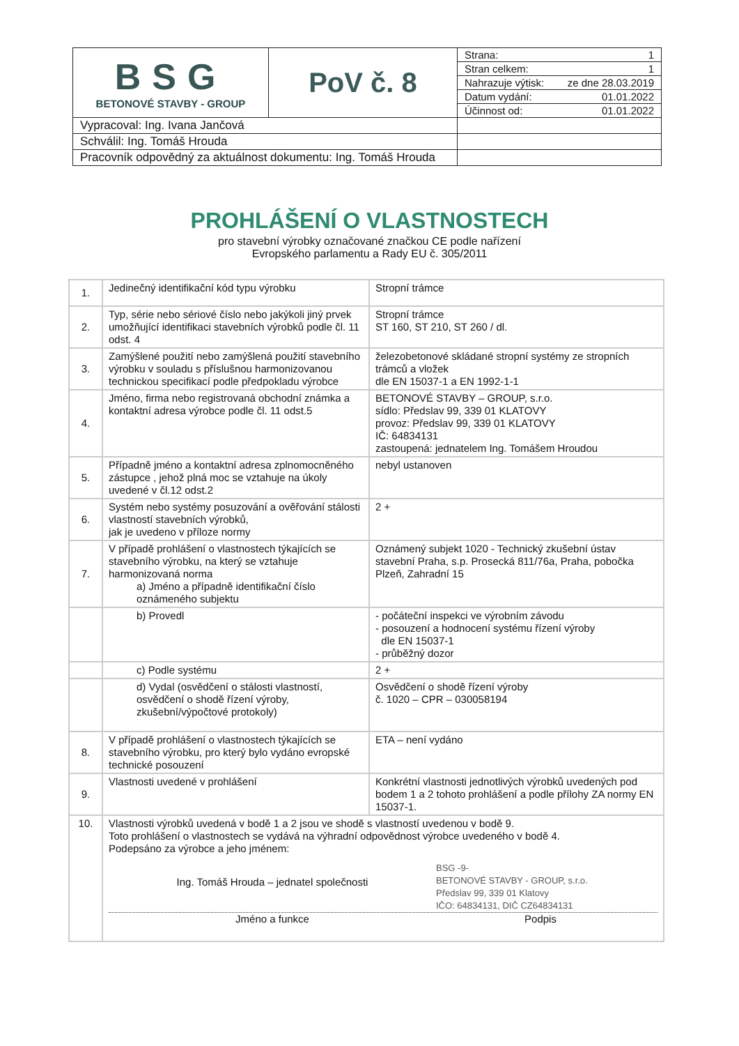| BSG BETONOVÉ STAVBY - GROUP | PoV č. 8 | Strana: 1 |
| | | Stran celkem: 1 |
| | | Nahrazuje výtisk: ze dne 28.03.2019 |
| | | Datum vydání: 01.01.2022 |
| | | Účinnost od: 01.01.2022 |
| Vypracoval: Ing. Ivana Jančová | | |
| Schválil: Ing. Tomáš Hrouda | | |
| Pracovník odpovědný za aktuálnost dokumentu: Ing. Tomáš Hrouda | | |
PROHLÁŠENÍ O VLASTNOSTECH
pro stavební výrobky označované značkou CE podle nařízení
Evropského parlamentu a Rady EU č. 305/2011
| 1. | Jedinečný identifikační kód typu výrobku | Stropní trámce |
| 2. | Typ, série nebo sériové číslo nebo jakýkoli jiný prvek umožňující identifikaci stavebních výrobků podle čl. 11 odst. 4 | Stropní trámce ST 160, ST 210, ST 260 / dl. |
| 3. | Zamýšlené použití nebo zamýšlená použití stavebního výrobku v souladu s příslušnou harmonizovanou technickou specifikací podle předpokladu výrobce | železobetonové skládané stropní systémy ze stropních trámců a vložek dle EN 15037-1 a EN 1992-1-1 |
| 4. | Jméno, firma nebo registrovaná obchodní známka a kontaktní adresa výrobce podle čl. 11 odst.5 | BETONOVÉ STAVBY – GROUP, s.r.o. sídlo: Předslav 99, 339 01 KLATOVY provoz: Předslav 99, 339 01 KLATOVY IČ: 64834131 zastoupená: jednatelem Ing. Tomášem Hroudou |
| 5. | Případně jméno a kontaktní adresa zplnomocněného zástupce , jehož plná moc se vztahuje na úkoly uvedené v čl.12 odst.2 | nebyl ustanoven |
| 6. | Systém nebo systémy posuzování a ověřování stálosti vlastností stavebních výrobků, jak je uvedeno v příloze normy | 2 + |
| 7. | V případě prohlášení o vlastnostech týkajících se stavebního výrobku, na který se vztahuje harmonizovaná norma a) Jméno a případně identifikační číslo oznámeného subjektu | Oznámený subjekt 1020 - Technický zkušební ústav stavební Praha, s.p. Prosecká 811/76a, Praha, pobočka Plzeň, Zahradní 15 |
| | b) Provedl | - počáteční inspekci ve výrobním závodu - posouzení a hodnocení systému řízení výroby dle EN 15037-1 - průběžný dozor |
| | c) Podle systému | 2 + |
| | d) Vydal (osvědčení o stálosti vlastností, osvědčení o shodě řízení výroby, zkušební/výpočtové protokoly) | Osvědčení o shodě řízení výroby č. 1020 – CPR – 030058194 |
| 8. | V případě prohlášení o vlastnostech týkajících se stavebního výrobku, pro který bylo vydáno evropské technické posouzení | ETA – není vydáno |
| 9. | Vlastnosti uvedené v prohlášení | Konkrétní vlastnosti jednotlivých výrobků uvedených pod bodem 1 a 2 tohoto prohlášení a podle přílohy ZA normy EN 15037-1. |
| 10. | Vlastnosti výrobků uvedená v bodě 1 a 2 jsou ve shodě s vlastností uvedenou v bodě 9. Toto prohlášení o vlastnostech se vydává na výhradní odpovědnost výrobce uvedeného v bodě 4. Podepsáno za výrobce a jeho jménem: Ing. Tomáš Hrouda – jednatel společnosti BSG -9- BETONOVÉ STAVBY - GROUP, s.r.o. Předslav 99, 339 01 Klatovy IČO: 64834131, DIČ CZ64834131 Jméno a funkce Podpis | |